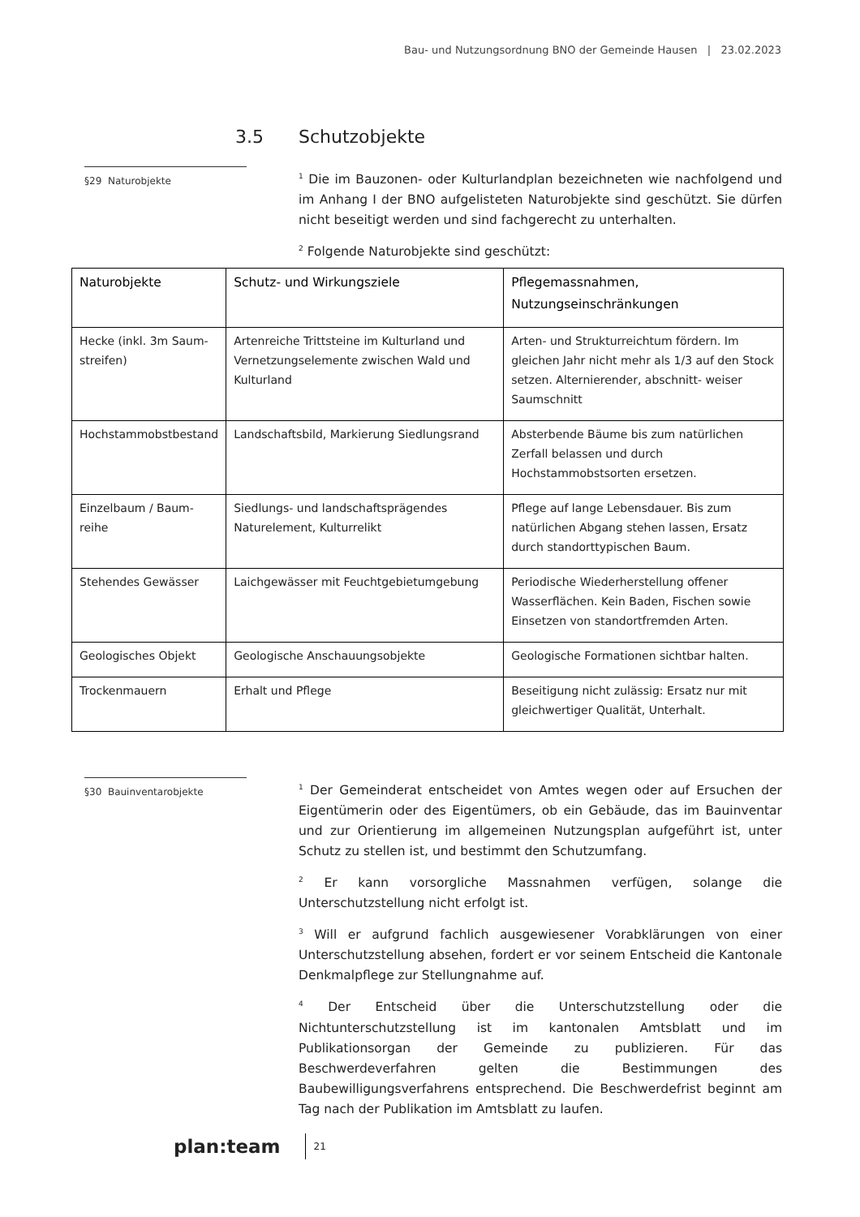Bau- und Nutzungsordnung BNO der Gemeinde Hausen | 23.02.2023
3.5 Schutzobjekte
§29 Naturobjekte
<sup>1</sup> Die im Bauzonen- oder Kulturlandplan bezeichneten wie nachfolgend und im Anhang I der BNO aufgelisteten Naturobjekte sind geschützt. Sie dürfen nicht beseitigt werden und sind fachgerecht zu unterhalten.
<sup>2</sup> Folgende Naturobjekte sind geschützt:
| Naturobjekte | Schutz- und Wirkungsziele | Pflegemassnahmen, Nutzungseinschränkungen |
| --- | --- | --- |
| Hecke (inkl. 3m Saum-streifen) | Artenreiche Trittsteine im Kulturland und Vernetzungselemente zwischen Wald und Kulturland | Arten- und Strukturreichtum fördern. Im gleichen Jahr nicht mehr als 1/3 auf den Stock setzen. Alternierender, abschnitt- weiser Saumschnitt |
| Hochstammobstbestand | Landschaftsbild, Markierung Siedlungsrand | Absterbende Bäume bis zum natürlichen Zerfall belassen und durch Hochstammobstsorten ersetzen. |
| Einzelbaum / Baum-reihe | Siedlungs- und landschaftsprägendes Naturelement, Kulturrelikt | Pflege auf lange Lebensdauer. Bis zum natürlichen Abgang stehen lassen, Ersatz durch standorttypischen Baum. |
| Stehendes Gewässer | Laichgewässer mit Feuchtgebietumgebung | Periodische Wiederherstellung offener Wasserflächen. Kein Baden, Fischen sowie Einsetzen von standortfremden Arten. |
| Geologisches Objekt | Geologische Anschauungsobjekte | Geologische Formationen sichtbar halten. |
| Trockenmauern | Erhalt und Pflege | Beseitigung nicht zulässig: Ersatz nur mit gleichwertiger Qualität, Unterhalt. |
§30 Bauinventarobjekte
<sup>1</sup> Der Gemeinderat entscheidet von Amtes wegen oder auf Ersuchen der Eigentümerin oder des Eigentümers, ob ein Gebäude, das im Bauinventar und zur Orientierung im allgemeinen Nutzungsplan aufgeführt ist, unter Schutz zu stellen ist, und bestimmt den Schutzumfang.
<sup>2</sup> Er kann vorsorgliche Massnahmen verfügen, solange die Unterschutzstellung nicht erfolgt ist.
<sup>3</sup> Will er aufgrund fachlich ausgewiesener Vorabklärungen von einer Unterschutzstellung absehen, fordert er vor seinem Entscheid die Kantonale Denkmalpflege zur Stellungnahme auf.
<sup>4</sup> Der Entscheid über die Unterschutzstellung oder die Nichtunterschutzstellung ist im kantonalen Amtsblatt und im Publikationsorgan der Gemeinde zu publizieren. Für das Beschwerdeverfahren gelten die Bestimmungen des Baubewilligungsverfahrens entsprechend. Die Beschwerdefrist beginnt am Tag nach der Publikation im Amtsblatt zu laufen.
plan:team 21